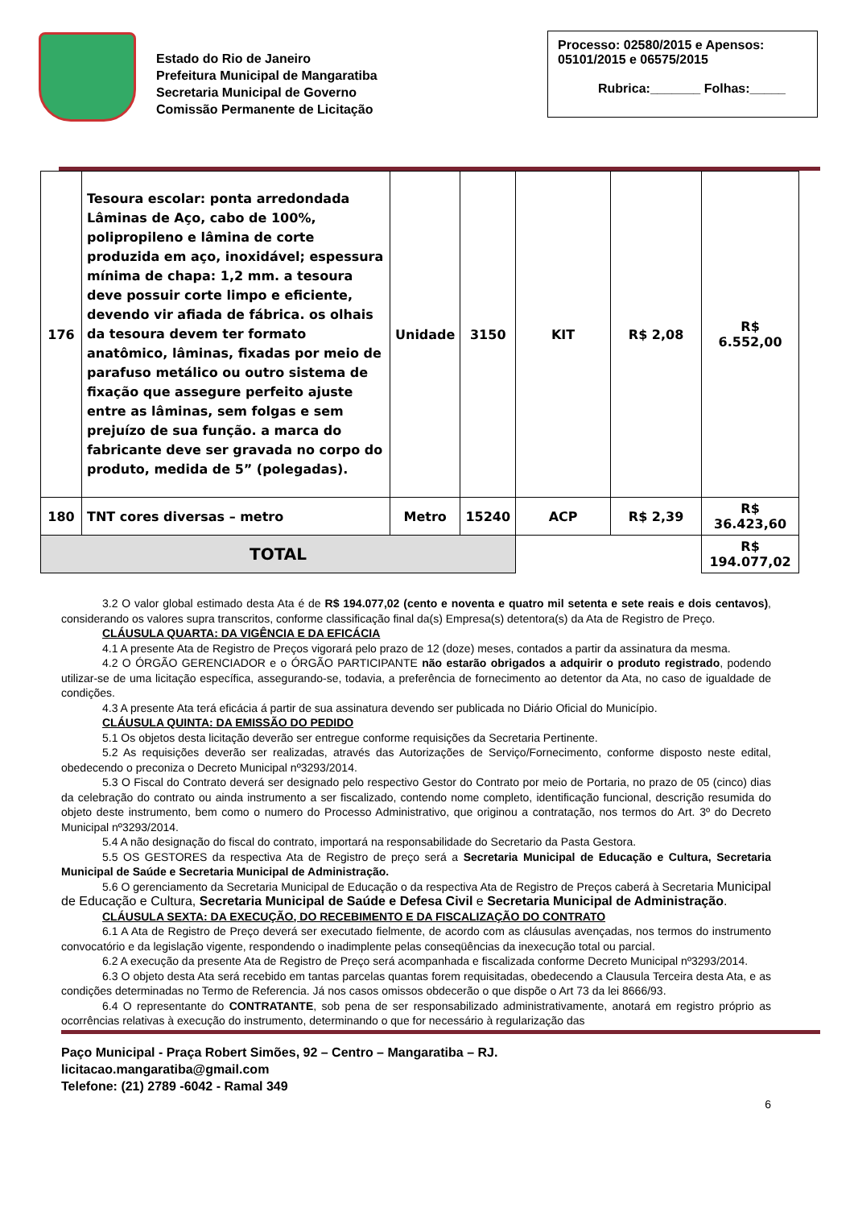Estado do Rio de Janeiro
Prefeitura Municipal de Mangaratiba
Secretaria Municipal de Governo
Comissão Permanente de Licitação
Processo: 02580/2015 e Apensos: 05101/2015 e 06575/2015
Rubrica:_______ Folhas:_____
| 176 | Tesoura escolar: ponta arredondada Lâminas de Aço, cabo de 100%, polipropileno e lâmina de corte produzida em aço, inoxidável; espessura mínima de chapa: 1,2 mm. a tesoura deve possuir corte limpo e eficiente, devendo vir afiada de fábrica. os olhais da tesoura devem ter formato anatômico, lâminas, fixadas por meio de parafuso metálico ou outro sistema de fixação que assegure perfeito ajuste entre as lâminas, sem folgas e sem prejuízo de sua função. a marca do fabricante deve ser gravada no corpo do produto, medida de 5” (polegadas). | Unidade | 3150 | KIT | R$ 2,08 | R$ 6.552,00 |
| 180 | TNT cores diversas – metro | Metro | 15240 | ACP | R$ 2,39 | R$ 36.423,60 |
| TOTAL | | | | | | R$ 194.077,02 |
3.2 O valor global estimado desta Ata é de R$ 194.077,02 (cento e noventa e quatro mil setenta e sete reais e dois centavos), considerando os valores supra transcritos, conforme classificação final da(s) Empresa(s) detentora(s) da Ata de Registro de Preço.
CLÁUSULA QUARTA: DA VIGÊNCIA E DA EFICÁCIA
4.1 A presente Ata de Registro de Preços vigorará pelo prazo de 12 (doze) meses, contados a partir da assinatura da mesma.
4.2 O ÓRGÃO GERENCIADOR e o ÓRGÃO PARTICIPANTE não estarão obrigados a adquirir o produto registrado, podendo utilizar-se de uma licitação específica, assegurando-se, todavia, a preferência de fornecimento ao detentor da Ata, no caso de igualdade de condições.
4.3 A presente Ata terá eficácia á partir de sua assinatura devendo ser publicada no Diário Oficial do Município.
CLÁUSULA QUINTA: DA EMISSÃO DO PEDIDO
5.1 Os objetos desta licitação deverão ser entregue conforme requisições da Secretaria Pertinente.
5.2 As requisições deverão ser realizadas, através das Autorizações de Serviço/Fornecimento, conforme disposto neste edital, obedecendo o preconiza o Decreto Municipal nº3293/2014.
5.3 O Fiscal do Contrato deverá ser designado pelo respectivo Gestor do Contrato por meio de Portaria, no prazo de 05 (cinco) dias da celebração do contrato ou ainda instrumento a ser fiscalizado, contendo nome completo, identificação funcional, descrição resumida do objeto deste instrumento, bem como o numero do Processo Administrativo, que originou a contratação, nos termos do Art. 3º do Decreto Municipal nº3293/2014.
5.4 A não designação do fiscal do contrato, importará na responsabilidade do Secretario da Pasta Gestora.
5.5 OS GESTORES da respectiva Ata de Registro de preço será a Secretaria Municipal de Educação e Cultura, Secretaria Municipal de Saúde e Secretaria Municipal de Administração.
5.6 O gerenciamento da Secretaria Municipal de Educação o da respectiva Ata de Registro de Preços caberá à Secretaria Municipal de Educação e Cultura, Secretaria Municipal de Saúde e Defesa Civil e Secretaria Municipal de Administração.
CLÁUSULA SEXTA: DA EXECUÇÃO, DO RECEBIMENTO E DA FISCALIZAÇÃO DO CONTRATO
6.1 A Ata de Registro de Preço deverá ser executado fielmente, de acordo com as cláusulas avençadas, nos termos do instrumento convocatório e da legislação vigente, respondendo o inadimplente pelas conseqüências da inexecução total ou parcial.
6.2 A execução da presente Ata de Registro de Preço será acompanhada e fiscalizada conforme Decreto Municipal nº3293/2014.
6.3 O objeto desta Ata será recebido em tantas parcelas quantas forem requisitadas, obedecendo a Clausula Terceira desta Ata, e as condições determinadas no Termo de Referencia. Já nos casos omissos obdecerão o que dispõe o Art 73 da lei 8666/93.
6.4 O representante do CONTRATANTE, sob pena de ser responsabilizado administrativamente, anotará em registro próprio as ocorrências relativas à execução do instrumento, determinando o que for necessário à regularização das
Paço Municipal - Praça Robert Simões, 92 – Centro – Mangaratiba – RJ.
licitacao.mangaratiba@gmail.com
Telefone: (21) 2789 -6042 - Ramal 349
6